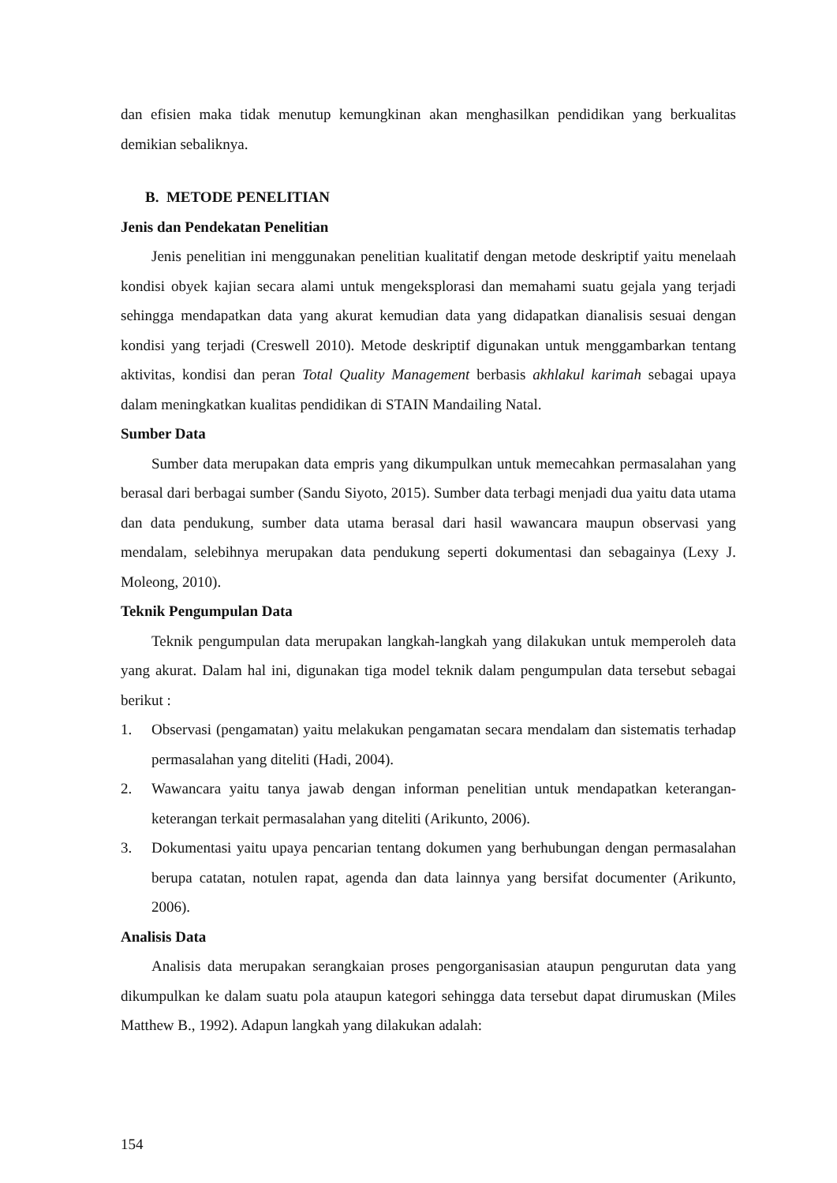dan efisien maka tidak menutup kemungkinan akan menghasilkan pendidikan yang berkualitas demikian sebaliknya.
B. METODE PENELITIAN
Jenis dan Pendekatan Penelitian
Jenis penelitian ini menggunakan penelitian kualitatif dengan metode deskriptif yaitu menelaah kondisi obyek kajian secara alami untuk mengeksplorasi dan memahami suatu gejala yang terjadi sehingga mendapatkan data yang akurat kemudian data yang didapatkan dianalisis sesuai dengan kondisi yang terjadi (Creswell 2010). Metode deskriptif digunakan untuk menggambarkan tentang aktivitas, kondisi dan peran Total Quality Management berbasis akhlakul karimah sebagai upaya dalam meningkatkan kualitas pendidikan di STAIN Mandailing Natal.
Sumber Data
Sumber data merupakan data empris yang dikumpulkan untuk memecahkan permasalahan yang berasal dari berbagai sumber (Sandu Siyoto, 2015). Sumber data terbagi menjadi dua yaitu data utama dan data pendukung, sumber data utama berasal dari hasil wawancara maupun observasi yang mendalam, selebihnya merupakan data pendukung seperti dokumentasi dan sebagainya (Lexy J. Moleong, 2010).
Teknik Pengumpulan Data
Teknik pengumpulan data merupakan langkah-langkah yang dilakukan untuk memperoleh data yang akurat. Dalam hal ini, digunakan tiga model teknik dalam pengumpulan data tersebut sebagai berikut :
1. Observasi (pengamatan) yaitu melakukan pengamatan secara mendalam dan sistematis terhadap permasalahan yang diteliti (Hadi, 2004).
2. Wawancara yaitu tanya jawab dengan informan penelitian untuk mendapatkan keterangan-keterangan terkait permasalahan yang diteliti (Arikunto, 2006).
3. Dokumentasi yaitu upaya pencarian tentang dokumen yang berhubungan dengan permasalahan berupa catatan, notulen rapat, agenda dan data lainnya yang bersifat documenter (Arikunto, 2006).
Analisis Data
Analisis data merupakan serangkaian proses pengorganisasian ataupun pengurutan data yang dikumpulkan ke dalam suatu pola ataupun kategori sehingga data tersebut dapat dirumuskan (Miles Matthew B., 1992). Adapun langkah yang dilakukan adalah:
154